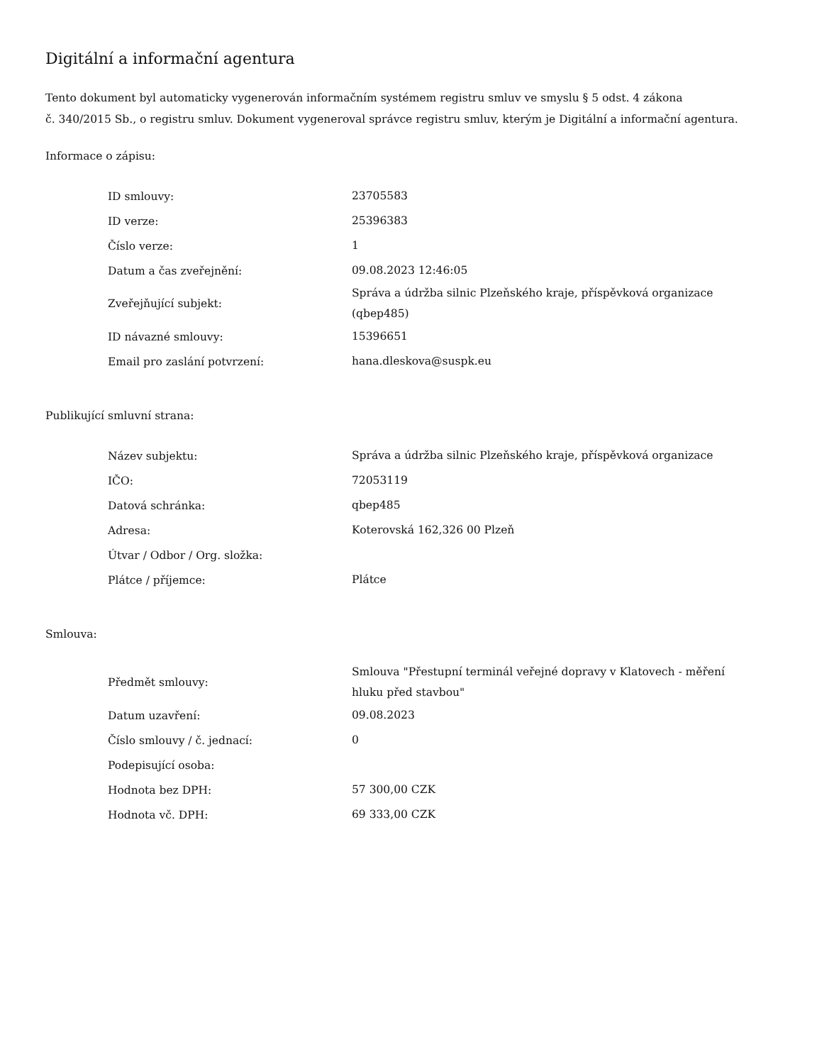Digitální a informační agentura
Tento dokument byl automaticky vygenerován informačním systémem registru smluv ve smyslu § 5 odst. 4 zákona
č. 340/2015 Sb., o registru smluv. Dokument vygeneroval správce registru smluv, kterým je Digitální a informační agentura.
Informace o zápisu:
| ID smlouvy: | 23705583 |
| ID verze: | 25396383 |
| Číslo verze: | 1 |
| Datum a čas zveřejnění: | 09.08.2023 12:46:05 |
| Zveřejňující subjekt: | Správa a údržba silnic Plzeňského kraje, příspěvková organizace (qbep485) |
| ID návazné smlouvy: | 15396651 |
| Email pro zaslání potvrzení: | hana.dleskova@suspk.eu |
Publikující smluvní strana:
| Název subjektu: | Správa a údržba silnic Plzeňského kraje, příspěvková organizace |
| IČO: | 72053119 |
| Datová schránka: | qbep485 |
| Adresa: | Koterovská 162,326 00 Plzeň |
| Útvar / Odbor / Org. složka: | |
| Plátce / příjemce: | Plátce |
Smlouva:
| Předmět smlouvy: | Smlouva "Přestupní terminál veřejné dopravy v Klatovech - měření hluku před stavbou" |
| Datum uzavření: | 09.08.2023 |
| Číslo smlouvy / č. jednací: | 0 |
| Podepisující osoba: | |
| Hodnota bez DPH: | 57 300,00 CZK |
| Hodnota vč. DPH: | 69 333,00 CZK |